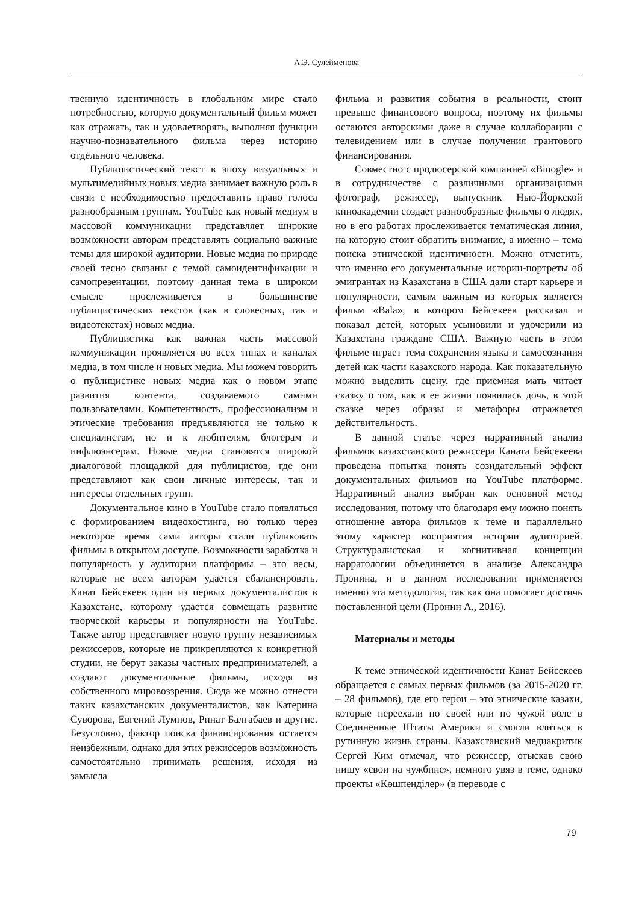А.Э. Сулейменова
твенную идентичность в глобальном мире стало потребностью, которую документальный фильм может как отражать, так и удовлетворять, выполняя функции научно-познавательного фильма через историю отдельного человека.
Публицистический текст в эпоху визуальных и мультимедийных новых медиа занимает важную роль в связи с необходимостью предоставить право голоса разнообразным группам. YouTube как новый медиум в массовой коммуникации представляет широкие возможности авторам представлять социально важные темы для широкой аудитории. Новые медиа по природе своей тесно связаны с темой самоидентификации и самопрезентации, поэтому данная тема в широком смысле прослеживается в большинстве публицистических текстов (как в словесных, так и видеотекстах) новых медиа.
Публицистика как важная часть массовой коммуникации проявляется во всех типах и каналах медиа, в том числе и новых медиа. Мы можем говорить о публицистике новых медиа как о новом этапе развития контента, создаваемого самими пользователями. Компетентность, профессионализм и этические требования предъявляются не только к специалистам, но и к любителям, блогерам и инфлюэнсерам. Новые медиа становятся широкой диалоговой площадкой для публицистов, где они представляют как свои личные интересы, так и интересы отдельных групп.
Документальное кино в YouTube стало появляться с формированием видеохостинга, но только через некоторое время сами авторы стали публиковать фильмы в открытом доступе. Возможности заработка и популярность у аудитории платформы – это весы, которые не всем авторам удается сбалансировать. Канат Бейсекеев один из первых документалистов в Казахстане, которому удается совмещать развитие творческой карьеры и популярности на YouTube. Также автор представляет новую группу независимых режиссеров, которые не прикрепляются к конкретной студии, не берут заказы частных предпринимателей, а создают документальные фильмы, исходя из собственного мировоззрения. Сюда же можно отнести таких казахстанских документалистов, как Катерина Суворова, Евгений Лумпов, Ринат Балгабаев и другие. Безусловно, фактор поиска финансирования остается неизбежным, однако для этих режиссеров возможность самостоятельно принимать решения, исходя из замысла
фильма и развития события в реальности, стоит превыше финансового вопроса, поэтому их фильмы остаются авторскими даже в случае коллаборации с телевидением или в случае получения грантового финансирования.
Совместно с продюсерской компанией «Binogle» и в сотрудничестве с различными организациями фотограф, режиссер, выпускник Нью-Йоркской киноакадемии создает разнообразные фильмы о людях, но в его работах прослеживается тематическая линия, на которую стоит обратить внимание, а именно – тема поиска этнической идентичности. Можно отметить, что именно его документальные истории-портреты об эмигрантах из Казахстана в США дали старт карьере и популярности, самым важным из которых является фильм «Bala», в котором Бейсекеев рассказал и показал детей, которых усыновили и удочерили из Казахстана граждане США. Важную часть в этом фильме играет тема сохранения языка и самосознания детей как части казахского народа. Как показательную можно выделить сцену, где приемная мать читает сказку о том, как в ее жизни появилась дочь, в этой сказке через образы и метафоры отражается действительность.
В данной статье через нарративный анализ фильмов казахстанского режиссера Каната Бейсекеева проведена попытка понять созидательный эффект документальных фильмов на YouTube платформе. Нарративный анализ выбран как основной метод исследования, потому что благодаря ему можно понять отношение автора фильмов к теме и параллельно этому характер восприятия истории аудиторией. Структуралистская и когнитивная концепции нарратологии объединяется в анализе Александра Пронина, и в данном исследовании применяется именно эта методология, так как она помогает достичь поставленной цели (Пронин А., 2016).
Материалы и методы
К теме этнической идентичности Канат Бейсекеев обращается с самых первых фильмов (за 2015-2020 гг. – 28 фильмов), где его герои – это этнические казахи, которые переехали по своей или по чужой воле в Соединенные Штаты Америки и смогли влиться в рутинную жизнь страны. Казахстанский медиакритик Сергей Ким отмечал, что режиссер, отыскав свою нишу «свои на чужбине», немного увяз в теме, однако проекты «Көшпенділер» (в переводе с
79